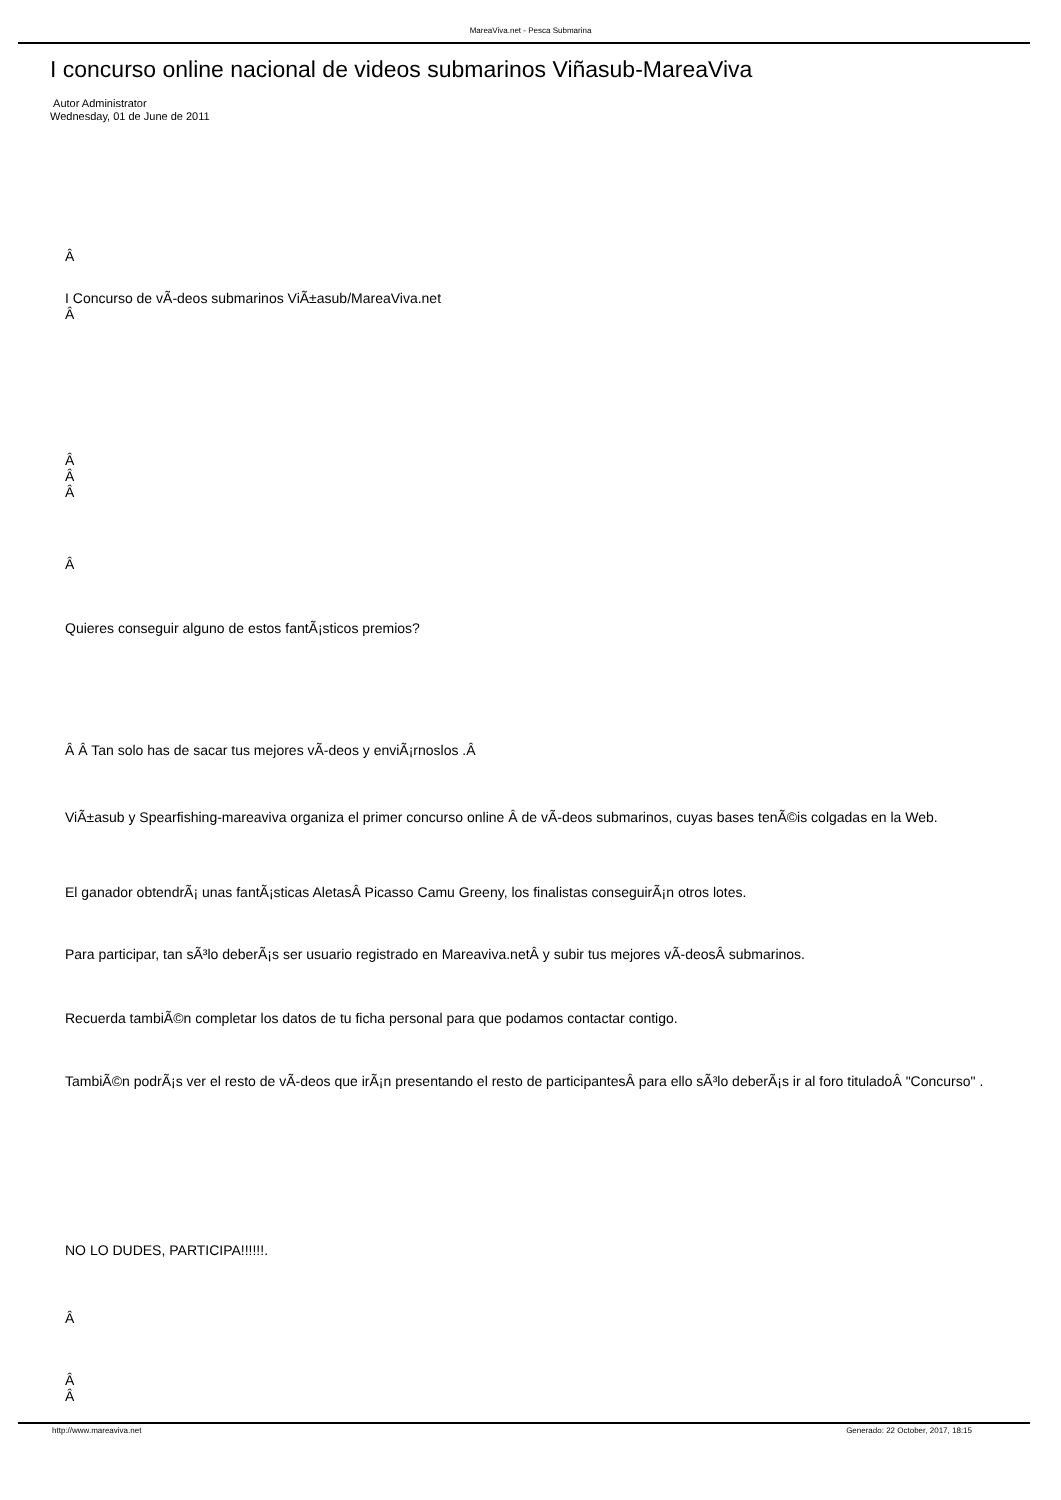MareaViva.net - Pesca Submarina
I concurso online nacional de videos submarinos Viñasub-MareaViva
Autor Administrator
Wednesday, 01 de June de 2011
Â
I Concurso de vÃ-deos submarinos ViÃ±asub/MareaViva.net
Â
Â
Â
Â
Â
Quieres conseguir alguno de estos fantÃ¡sticos premios?
Â Â Tan solo has de sacar tus mejores vÃ-deos y enviÃ¡rnoslos .Â
ViÃ±asub y Spearfishing-mareaviva organiza el primer concurso online Â de vÃ-deos submarinos, cuyas bases tenÃ©is colgadas en la Web.
El ganador obtendrÃ¡ unas fantÃ¡sticas AletasÂ Picasso Camu Greeny, los finalistas conseguirÃ¡n otros lotes.
Para participar, tan sÃ³lo deberÃ¡s ser usuario registrado en Mareaviva.netÂ y subir tus mejores vÃ-deosÂ submarinos.
Recuerda tambiÃ©n completar los datos de tu ficha personal para que podamos contactar contigo.
TambiÃ©n podrÃ¡s ver el resto de vÃ-deos que irÃ¡n presentando el resto de participantesÂ para ello sÃ³lo deberÃ¡s ir al foro tituladoÂ "Concurso" .
NO LO DUDES, PARTICIPA!!!!!!.
Â
Â
Â
http://www.mareaviva.net Generado: 22 October, 2017, 18:15